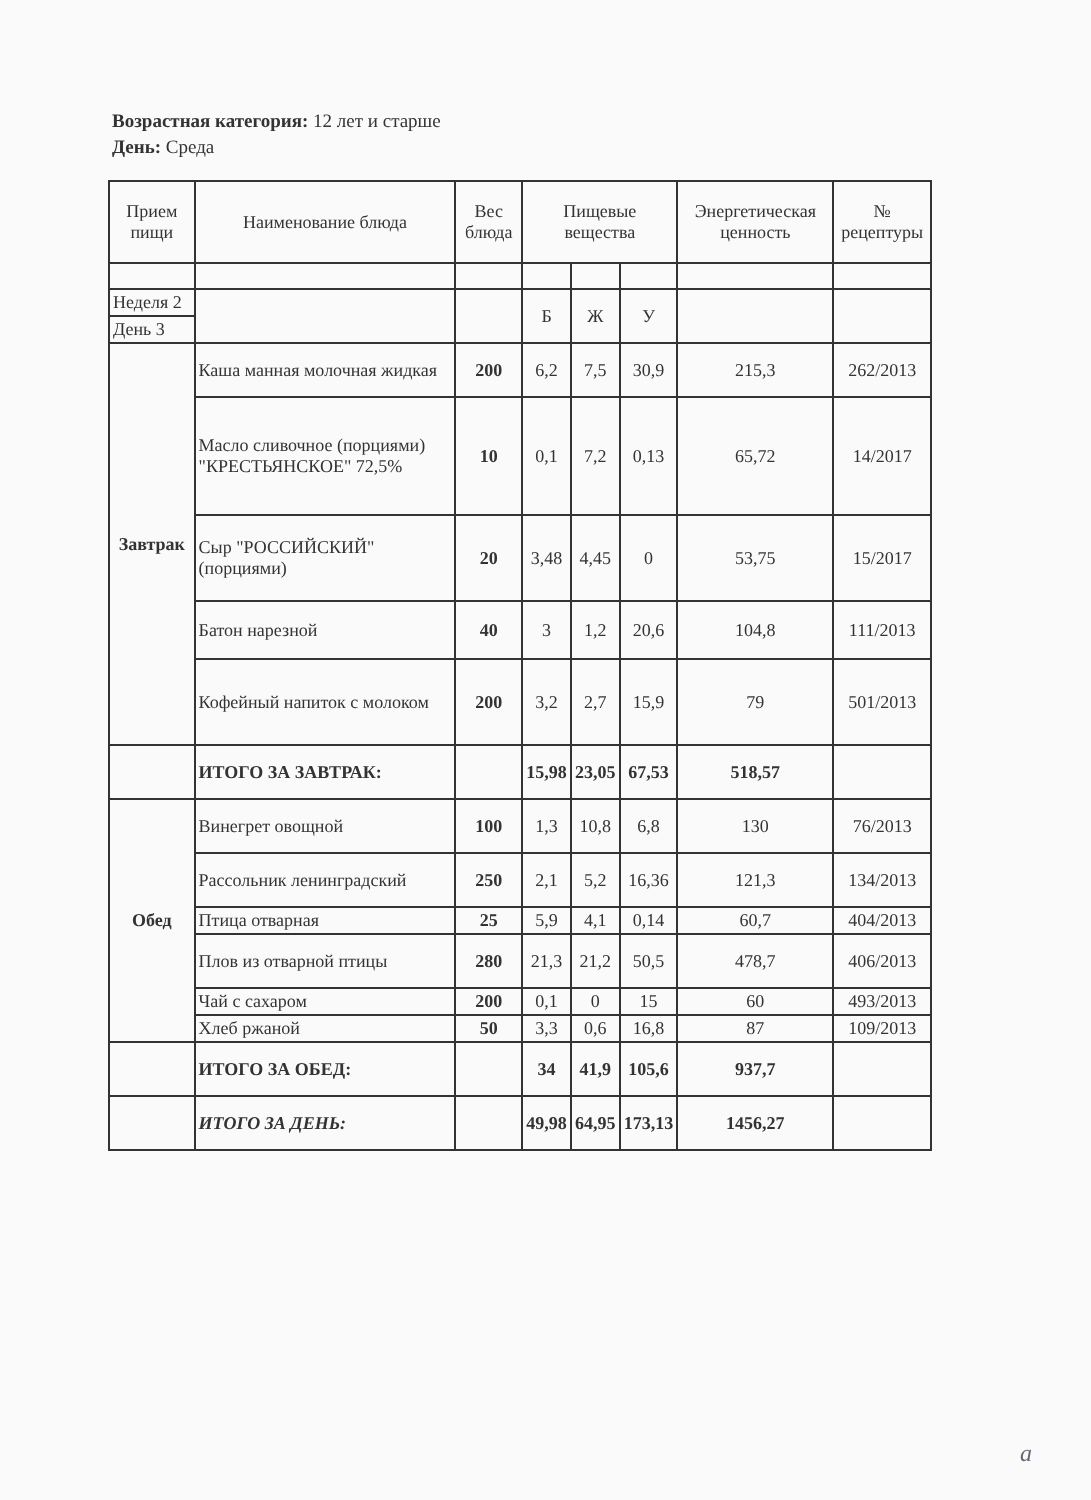Возрастная категория: 12 лет и старше
День: Среда
| Прием пищи | Наименование блюда | Вес блюда | Пищевые вещества | | | Энергетическая ценность | № рецептуры |
| --- | --- | --- | --- | --- | --- | --- | --- |
| Неделя 2 | | | Б | Ж | У | | |
| День 3 | | | | | | | |
| Завтрак | Каша манная молочная жидкая | 200 | 6,2 | 7,5 | 30,9 | 215,3 | 262/2013 |
| | Масло сливочное (порциями) "КРЕСТЬЯНСКОЕ" 72,5% | 10 | 0,1 | 7,2 | 0,13 | 65,72 | 14/2017 |
| | Сыр "РОССИЙСКИЙ" (порциями) | 20 | 3,48 | 4,45 | 0 | 53,75 | 15/2017 |
| | Батон нарезной | 40 | 3 | 1,2 | 20,6 | 104,8 | 111/2013 |
| | Кофейный напиток с молоком | 200 | 3,2 | 2,7 | 15,9 | 79 | 501/2013 |
| | ИТОГО ЗА ЗАВТРАК: | | 15,98 | 23,05 | 67,53 | 518,57 | |
| Обед | Винегрет овощной | 100 | 1,3 | 10,8 | 6,8 | 130 | 76/2013 |
| | Рассольник ленинградский | 250 | 2,1 | 5,2 | 16,36 | 121,3 | 134/2013 |
| | Птица отварная | 25 | 5,9 | 4,1 | 0,14 | 60,7 | 404/2013 |
| | Плов из отварной птицы | 280 | 21,3 | 21,2 | 50,5 | 478,7 | 406/2013 |
| | Чай с сахаром | 200 | 0,1 | 0 | 15 | 60 | 493/2013 |
| | Хлеб ржаной | 50 | 3,3 | 0,6 | 16,8 | 87 | 109/2013 |
| | ИТОГО ЗА ОБЕД: | | 34 | 41,9 | 105,6 | 937,7 | |
| | ИТОГО ЗА ДЕНЬ: | | 49,98 | 64,95 | 173,13 | 1456,27 | |
а